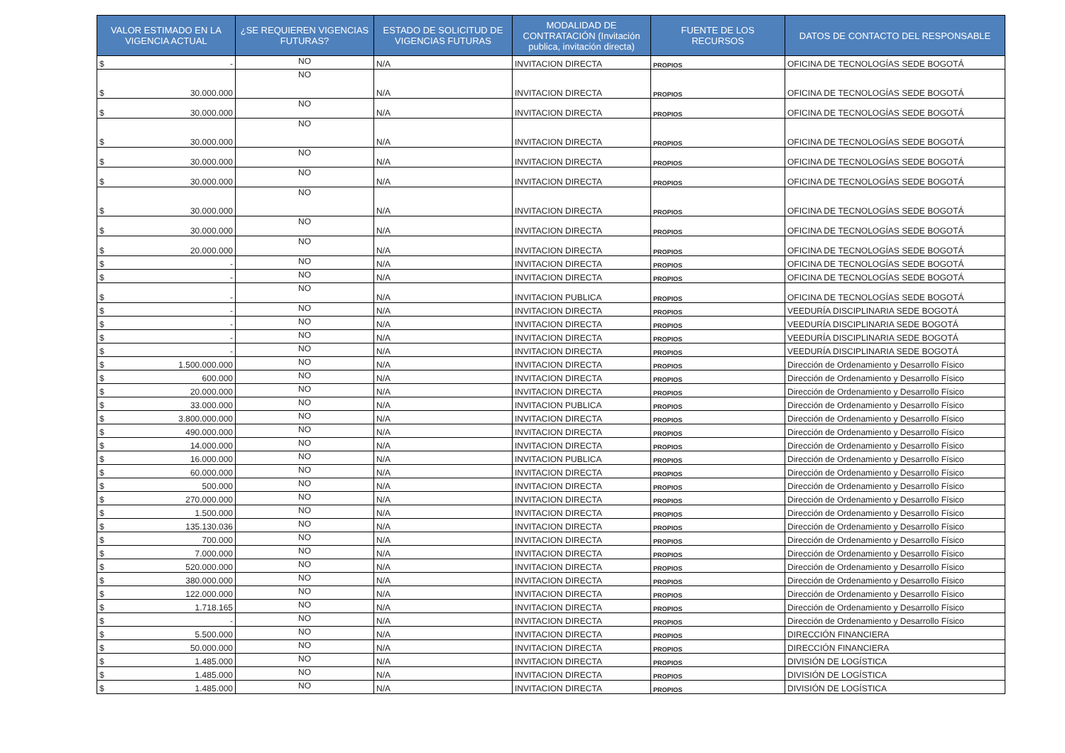| VALOR ESTIMADO EN LA VIGENCIA ACTUAL | ¿SE REQUIEREN VIGENCIAS FUTURAS? | ESTADO DE SOLICITUD DE VIGENCIAS FUTURAS | MODALIDAD DE CONTRATACIÓN (Invitación publica, invitación directa) | FUENTE DE LOS RECURSOS | DATOS DE CONTACTO DEL RESPONSABLE |
| --- | --- | --- | --- | --- | --- |
| $ - | NO | N/A | INVITACION DIRECTA | PROPIOS | OFICINA DE TECNOLOGÍAS SEDE BOGOTÁ |
| $ 30.000.000 | NO | N/A | INVITACION DIRECTA | PROPIOS | OFICINA DE TECNOLOGÍAS SEDE BOGOTÁ |
| $ 30.000.000 | NO | N/A | INVITACION DIRECTA | PROPIOS | OFICINA DE TECNOLOGÍAS SEDE BOGOTÁ |
| $ 30.000.000 | NO | N/A | INVITACION DIRECTA | PROPIOS | OFICINA DE TECNOLOGÍAS SEDE BOGOTÁ |
| $ 30.000.000 | NO | N/A | INVITACION DIRECTA | PROPIOS | OFICINA DE TECNOLOGÍAS SEDE BOGOTÁ |
| $ 30.000.000 | NO | N/A | INVITACION DIRECTA | PROPIOS | OFICINA DE TECNOLOGÍAS SEDE BOGOTÁ |
| $ 30.000.000 | NO | N/A | INVITACION DIRECTA | PROPIOS | OFICINA DE TECNOLOGÍAS SEDE BOGOTÁ |
| $ 30.000.000 | NO | N/A | INVITACION DIRECTA | PROPIOS | OFICINA DE TECNOLOGÍAS SEDE BOGOTÁ |
| $ 20.000.000 | NO | N/A | INVITACION DIRECTA | PROPIOS | OFICINA DE TECNOLOGÍAS SEDE BOGOTÁ |
| $ - | NO | N/A | INVITACION DIRECTA | PROPIOS | OFICINA DE TECNOLOGÍAS SEDE BOGOTÁ |
| $ - | NO | N/A | INVITACION DIRECTA | PROPIOS | OFICINA DE TECNOLOGÍAS SEDE BOGOTÁ |
| $ - | NO | N/A | INVITACION PUBLICA | PROPIOS | OFICINA DE TECNOLOGÍAS SEDE BOGOTÁ |
| $ - | NO | N/A | INVITACION DIRECTA | PROPIOS | VEEDURÍA DISCIPLINARIA SEDE BOGOTÁ |
| $ - | NO | N/A | INVITACION DIRECTA | PROPIOS | VEEDURÍA DISCIPLINARIA SEDE BOGOTÁ |
| $ - | NO | N/A | INVITACION DIRECTA | PROPIOS | VEEDURÍA DISCIPLINARIA SEDE BOGOTÁ |
| $ - | NO | N/A | INVITACION DIRECTA | PROPIOS | VEEDURÍA DISCIPLINARIA SEDE BOGOTÁ |
| $ 1.500.000.000 | NO | N/A | INVITACION DIRECTA | PROPIOS | Dirección de Ordenamiento y Desarrollo Físico |
| $ 600.000 | NO | N/A | INVITACION DIRECTA | PROPIOS | Dirección de Ordenamiento y Desarrollo Físico |
| $ 20.000.000 | NO | N/A | INVITACION DIRECTA | PROPIOS | Dirección de Ordenamiento y Desarrollo Físico |
| $ 33.000.000 | NO | N/A | INVITACION PUBLICA | PROPIOS | Dirección de Ordenamiento y Desarrollo Físico |
| $ 3.800.000.000 | NO | N/A | INVITACION DIRECTA | PROPIOS | Dirección de Ordenamiento y Desarrollo Físico |
| $ 490.000.000 | NO | N/A | INVITACION DIRECTA | PROPIOS | Dirección de Ordenamiento y Desarrollo Físico |
| $ 14.000.000 | NO | N/A | INVITACION DIRECTA | PROPIOS | Dirección de Ordenamiento y Desarrollo Físico |
| $ 16.000.000 | NO | N/A | INVITACION PUBLICA | PROPIOS | Dirección de Ordenamiento y Desarrollo Físico |
| $ 60.000.000 | NO | N/A | INVITACION DIRECTA | PROPIOS | Dirección de Ordenamiento y Desarrollo Físico |
| $ 500.000 | NO | N/A | INVITACION DIRECTA | PROPIOS | Dirección de Ordenamiento y Desarrollo Físico |
| $ 270.000.000 | NO | N/A | INVITACION DIRECTA | PROPIOS | Dirección de Ordenamiento y Desarrollo Físico |
| $ 1.500.000 | NO | N/A | INVITACION DIRECTA | PROPIOS | Dirección de Ordenamiento y Desarrollo Físico |
| $ 135.130.036 | NO | N/A | INVITACION DIRECTA | PROPIOS | Dirección de Ordenamiento y Desarrollo Físico |
| $ 700.000 | NO | N/A | INVITACION DIRECTA | PROPIOS | Dirección de Ordenamiento y Desarrollo Físico |
| $ 7.000.000 | NO | N/A | INVITACION DIRECTA | PROPIOS | Dirección de Ordenamiento y Desarrollo Físico |
| $ 520.000.000 | NO | N/A | INVITACION DIRECTA | PROPIOS | Dirección de Ordenamiento y Desarrollo Físico |
| $ 380.000.000 | NO | N/A | INVITACION DIRECTA | PROPIOS | Dirección de Ordenamiento y Desarrollo Físico |
| $ 122.000.000 | NO | N/A | INVITACION DIRECTA | PROPIOS | Dirección de Ordenamiento y Desarrollo Físico |
| $ 1.718.165 | NO | N/A | INVITACION DIRECTA | PROPIOS | Dirección de Ordenamiento y Desarrollo Físico |
| $ - | NO | N/A | INVITACION DIRECTA | PROPIOS | Dirección de Ordenamiento y Desarrollo Físico |
| $ 5.500.000 | NO | N/A | INVITACION DIRECTA | PROPIOS | DIRECCIÓN FINANCIERA |
| $ 50.000.000 | NO | N/A | INVITACION DIRECTA | PROPIOS | DIRECCIÓN FINANCIERA |
| $ 1.485.000 | NO | N/A | INVITACION DIRECTA | PROPIOS | DIVISIÓN DE LOGÍSTICA |
| $ 1.485.000 | NO | N/A | INVITACION DIRECTA | PROPIOS | DIVISIÓN DE LOGÍSTICA |
| $ 1.485.000 | NO | N/A | INVITACION DIRECTA | PROPIOS | DIVISIÓN DE LOGÍSTICA |